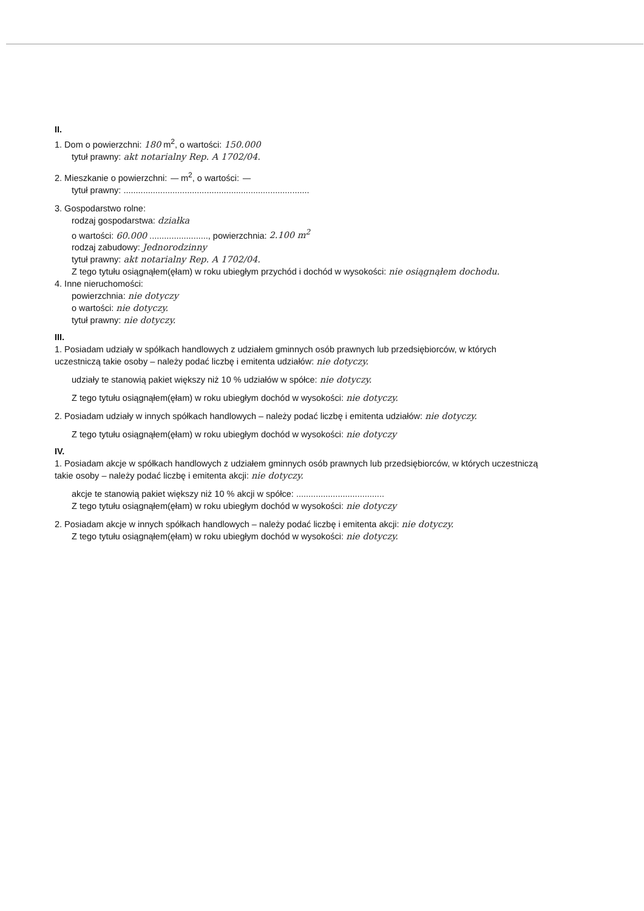II.
1. Dom o powierzchni: 180 m<sup>2</sup>, o wartości: 150.000
tytuł prawny: akt notarialny Rep. A 1702/04.
2. Mieszkanie o powierzchni: — m<sup>2</sup>, o wartości: —
tytuł prawny: ............................................................................
3. Gospodarstwo rolne:
rodzaj gospodarstwa: działka
o wartości: 60.000 ........................, powierzchnia: 2.100 m<sup>2</sup>
rodzaj zabudowy: Jednorodzinny
tytuł prawny: akt notarialny Rep. A 1702/04.
Z tego tytułu osiągnąłem(ęłam) w roku ubiegłym przychód i dochód w wysokości: nie osiągnąłem dochodu.
4. Inne nieruchomości:
powierzchnia: nie dotyczy
o wartości: nie dotyczy.
tytuł prawny: nie dotyczy.
III.
1. Posiadam udziały w spółkach handlowych z udziałem gminnych osób prawnych lub przedsiębiorców, w których uczestniczą takie osoby – należy podać liczbę i emitenta udziałów: nie dotyczy.
udziały te stanowią pakiet większy niż 10 % udziałów w spółce: nie dotyczy.
Z tego tytułu osiągnąłem(ęłam) w roku ubiegłym dochód w wysokości: nie dotyczy.
2. Posiadam udziały w innych spółkach handlowych – należy podać liczbę i emitenta udziałów: nie dotyczy.
Z tego tytułu osiągnąłem(ęłam) w roku ubiegłym dochód w wysokości: nie dotyczy
IV.
1. Posiadam akcje w spółkach handlowych z udziałem gminnych osób prawnych lub przedsiębiorców, w których uczestniczą takie osoby – należy podać liczbę i emitenta akcji: nie dotyczy.
akcje te stanowią pakiet większy niż 10 % akcji w spółce: ....................................
Z tego tytułu osiągnąłem(ęłam) w roku ubiegłym dochód w wysokości: nie dotyczy
2. Posiadam akcje w innych spółkach handlowych – należy podać liczbę i emitenta akcji: nie dotyczy.
Z tego tytułu osiągnąłem(ęłam) w roku ubiegłym dochód w wysokości: nie dotyczy.